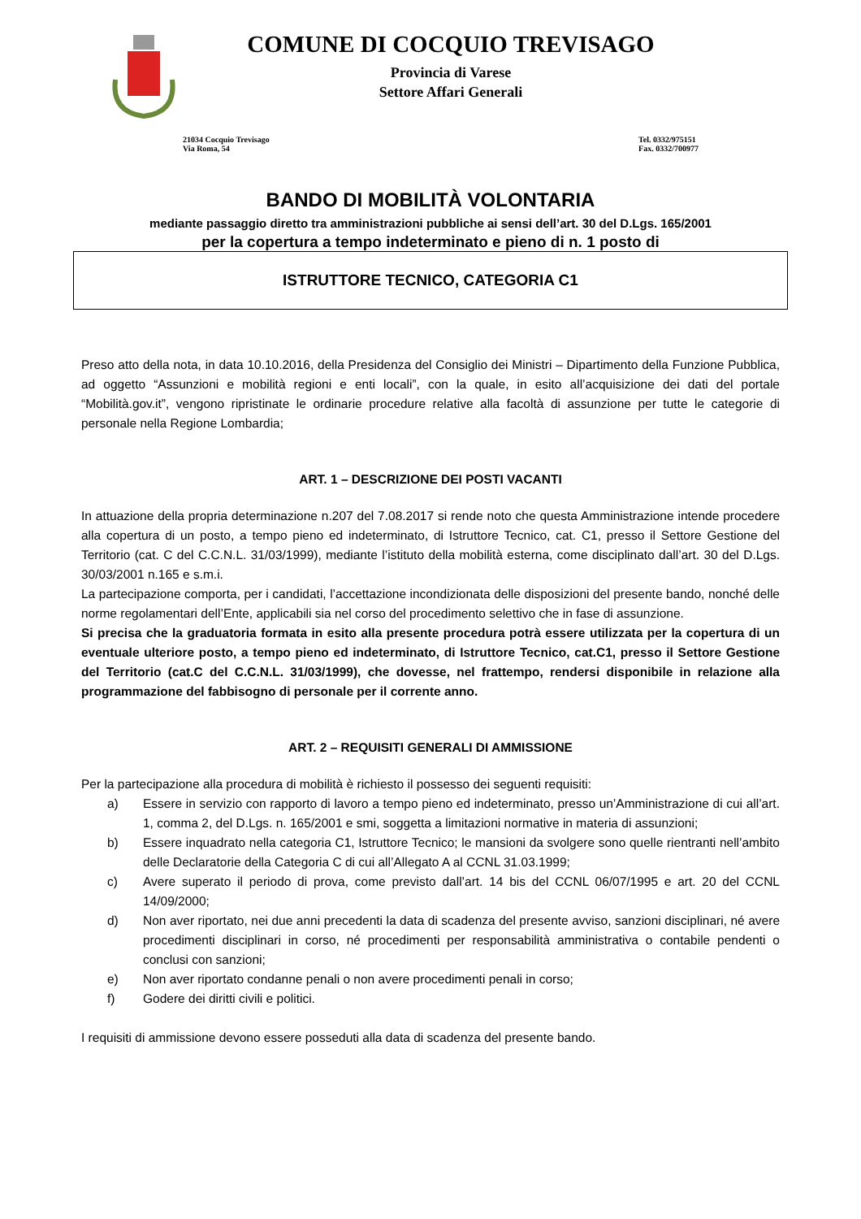COMUNE DI COCQUIO TREVISAGO
Provincia di Varese
Settore Affari Generali
21034 Cocquio Trevisago
Via Roma, 54
Tel. 0332/975151
Fax. 0332/700977
BANDO DI MOBILITÀ VOLONTARIA
mediante passaggio diretto tra amministrazioni pubbliche ai sensi dell’art. 30 del D.Lgs. 165/2001
per la copertura a tempo indeterminato e pieno di n. 1 posto di
ISTRUTTORE TECNICO, CATEGORIA C1
Preso atto della nota, in data 10.10.2016, della Presidenza del Consiglio dei Ministri – Dipartimento della Funzione Pubblica, ad oggetto “Assunzioni e mobilità regioni e enti locali”, con la quale, in esito all’acquisizione dei dati del portale “Mobilità.gov.it”, vengono ripristinate le ordinarie procedure relative alla facoltà di assunzione per tutte le categorie di personale nella Regione Lombardia;
ART. 1 – DESCRIZIONE DEI POSTI VACANTI
In attuazione della propria determinazione n.207 del 7.08.2017 si rende noto che questa Amministrazione intende procedere alla copertura di un posto, a tempo pieno ed indeterminato, di Istruttore Tecnico, cat. C1, presso il Settore Gestione del Territorio (cat. C del C.C.N.L. 31/03/1999), mediante l’istituto della mobilità esterna, come disciplinato dall’art. 30 del D.Lgs. 30/03/2001 n.165 e s.m.i.
La partecipazione comporta, per i candidati, l’accettazione incondizionata delle disposizioni del presente bando, nonché delle norme regolamentari dell’Ente, applicabili sia nel corso del procedimento selettivo che in fase di assunzione.
Si precisa che la graduatoria formata in esito alla presente procedura potrà essere utilizzata per la copertura di un eventuale ulteriore posto, a tempo pieno ed indeterminato, di Istruttore Tecnico, cat.C1, presso il Settore Gestione del Territorio (cat.C del C.C.N.L. 31/03/1999), che dovesse, nel frattempo, rendersi disponibile in relazione alla programmazione del fabbisogno di personale per il corrente anno.
ART. 2 – REQUISITI GENERALI DI AMMISSIONE
Per la partecipazione alla procedura di mobilità è richiesto il possesso dei seguenti requisiti:
a) Essere in servizio con rapporto di lavoro a tempo pieno ed indeterminato, presso un’Amministrazione di cui all’art. 1, comma 2, del D.Lgs. n. 165/2001 e smi, soggetta a limitazioni normative in materia di assunzioni;
b) Essere inquadrato nella categoria C1, Istruttore Tecnico; le mansioni da svolgere sono quelle rientranti nell’ambito delle Declaratorie della Categoria C di cui all’Allegato A al CCNL 31.03.1999;
c) Avere superato il periodo di prova, come previsto dall’art. 14 bis del CCNL 06/07/1995 e art. 20 del CCNL 14/09/2000;
d) Non aver riportato, nei due anni precedenti la data di scadenza del presente avviso, sanzioni disciplinari, né avere procedimenti disciplinari in corso, né procedimenti per responsabilità amministrativa o contabile pendenti o conclusi con sanzioni;
e) Non aver riportato condanne penali o non avere procedimenti penali in corso;
f) Godere dei diritti civili e politici.
I requisiti di ammissione devono essere posseduti alla data di scadenza del presente bando.